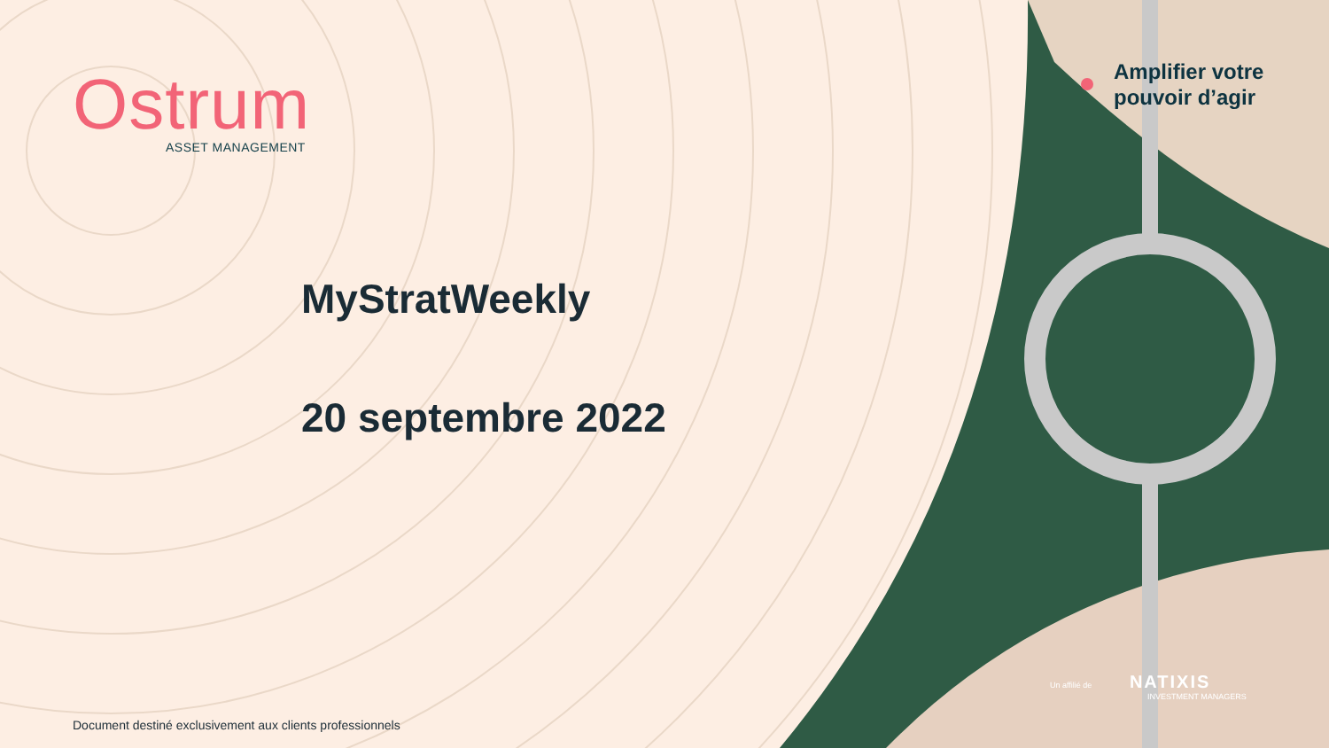Ostrum
ASSET MANAGEMENT
MyStratWeekly
20 septembre 2022
Amplifier votre
pouvoir d’agir
Un affilié de NATIXIS
INVESTMENT MANAGERS
Document destiné exclusivement aux clients professionnels